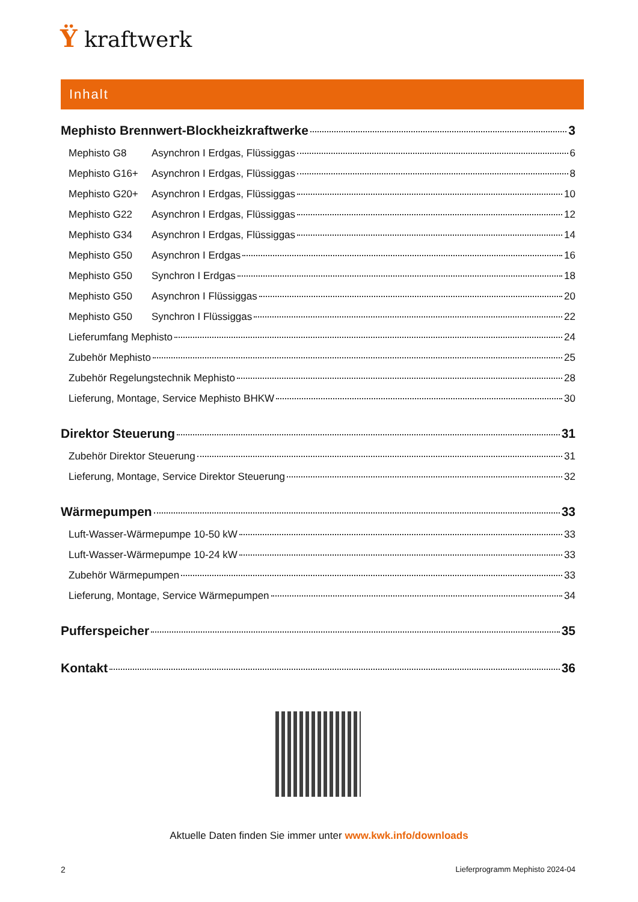Ÿ kraftwerk
Inhalt
Mephisto Brennwert-Blockheizkraftwerke 3
Mephisto G8 Asynchron I Erdgas, Flüssiggas 6
Mephisto G16+ Asynchron I Erdgas, Flüssiggas 8
Mephisto G20+ Asynchron I Erdgas, Flüssiggas 10
Mephisto G22 Asynchron I Erdgas, Flüssiggas 12
Mephisto G34 Asynchron I Erdgas, Flüssiggas 14
Mephisto G50 Asynchron I Erdgas 16
Mephisto G50 Synchron I Erdgas 18
Mephisto G50 Asynchron I Flüssiggas 20
Mephisto G50 Synchron I Flüssiggas 22
Lieferumfang Mephisto 24
Zubehör Mephisto 25
Zubehör Regelungstechnik Mephisto 28
Lieferung, Montage, Service Mephisto BHKW 30
Direktor Steuerung 31
Zubehör Direktor Steuerung 31
Lieferung, Montage, Service Direktor Steuerung 32
Wärmepumpen 33
Luft-Wasser-Wärmepumpe 10-50 kW 33
Luft-Wasser-Wärmepumpe 10-24 kW 33
Zubehör Wärmepumpen 33
Lieferung, Montage, Service Wärmepumpen 34
Pufferspeicher 35
Kontakt 36
Aktuelle Daten finden Sie immer unter www.kwk.info/downloads
2
Lieferprogramm Mephisto 2024-04